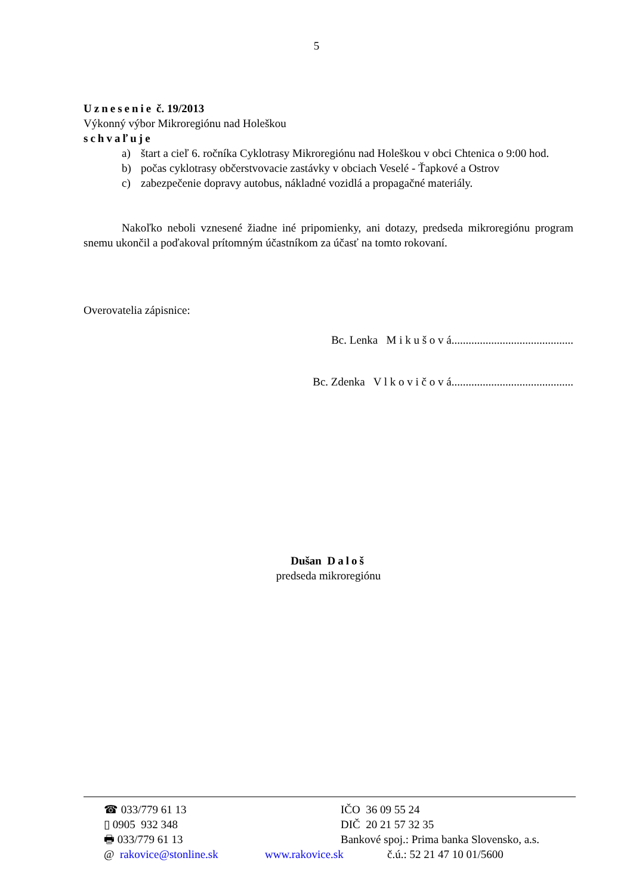5
Uznesenie č. 19/2013
Výkonný výbor Mikroregiónu nad Holeškou
schvaľuje
a) štart a cieľ 6. ročníka Cyklotrasy Mikroregiónu nad Holeškou v obci Chtenica o 9:00 hod.
b) počas cyklotrasy občerstvovacie zastávky v obciach Veselé - Ťapkové a Ostrov
c) zabezpečenie dopravy autobus, nákladné vozidlá a propagačné materiály.
Nakoľko neboli vznesené žiadne iné pripomienky, ani dotazy, predseda mikroregiónu program snemu ukončil a poďakoval prítomným účastníkom za účasť na tomto rokovaní.
Overovatelia zápisnice:
Bc. Lenka M i k u š o v á...........................................
Bc. Zdenka V l k o v i č o v á...........................................
Dušan Daloš
predseda mikroregiónu
☎ 033/779 61 13 IČO 36 09 55 24
▯ 0905 932 348 DIČ 20 21 57 32 35
🖶 033/779 61 13 Bankové spoj.: Prima banka Slovensko, a.s.
@ rakovice@stonline.sk www.rakovice.sk č.ú.: 52 21 47 10 01/5600